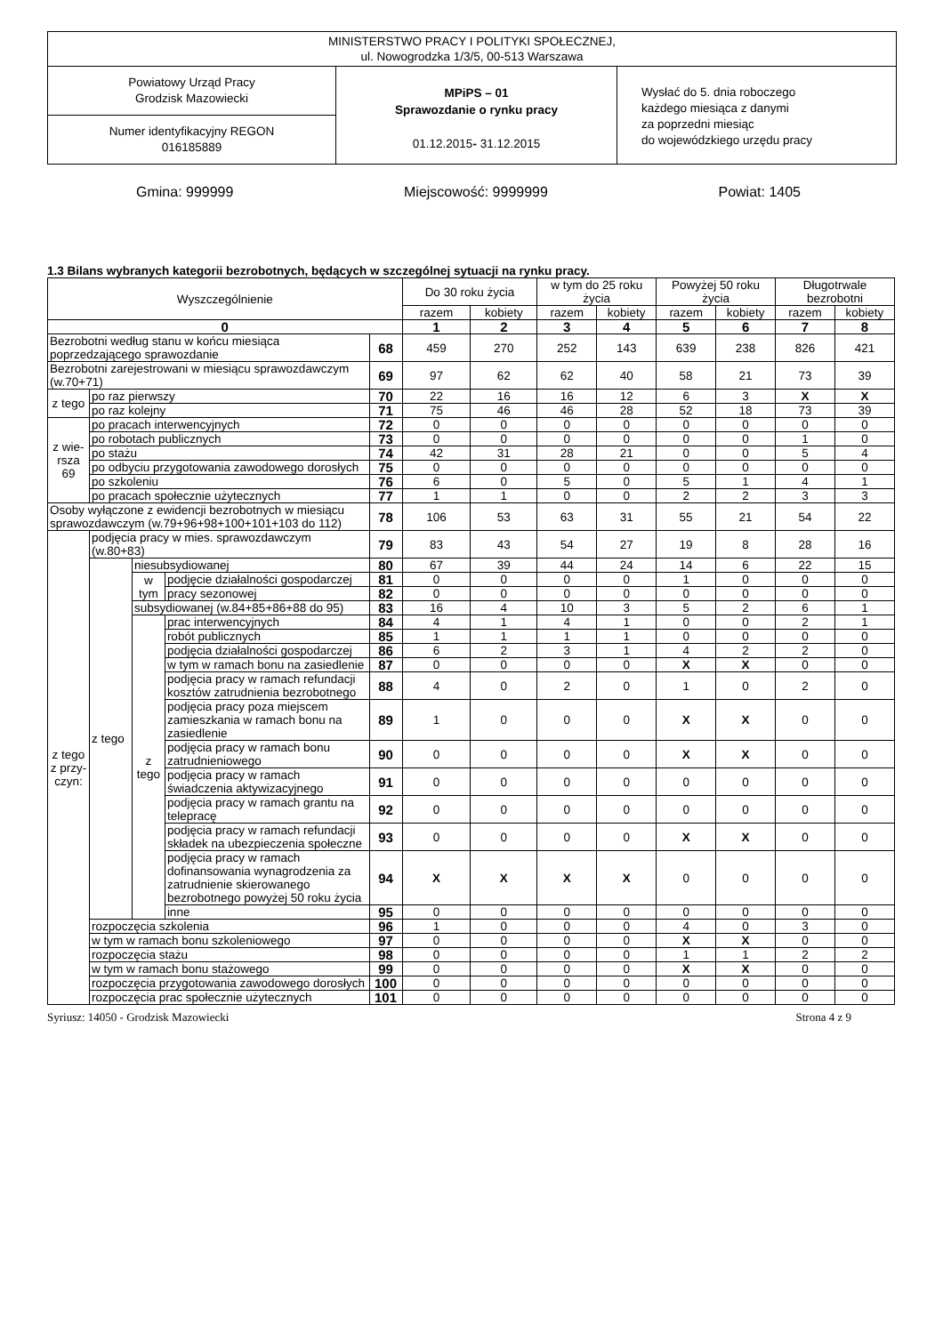MINISTERSTWO PRACY I POLITYKI SPOŁECZNEJ,
ul. Nowogrodzka 1/3/5, 00-513 Warszawa
Powiatowy Urząd Pracy
Grodzisk Mazowiecki
Numer identyfikacyjny REGON
016185889
MPiPS – 01
Sprawozdanie o rynku pracy
01.12.2015- 31.12.2015
Wysłać do 5. dnia roboczego
każdego miesiąca z danymi
za poprzedni miesiąc
do wojewódzkiego urzędu pracy
Gmina: 999999 Miejscowość: 9999999 Powiat: 1405
1.3 Bilans wybranych kategorii bezrobotnych, będących w szczególnej sytuacji na rynku pracy.
| Wyszczególnienie | | | | | Do 30 roku życia | | w tym do 25 roku życia | | Powyżej 50 roku życia | | Długotrwale bezrobotni | |
| --- | --- | --- | --- | --- | --- | --- | --- | --- | --- | --- | --- | --- |
| | | | | | razem | kobiety | razem | kobiety | razem | kobiety | razem | kobiety |
| 0 | | | | | 1 | 2 | 3 | 4 | 5 | 6 | 7 | 8 |
| Bezrobotni według stanu w końcu miesiąca poprzedzającego sprawozdanie | | | | 68 | 459 | 270 | 252 | 143 | 639 | 238 | 826 | 421 |
| Bezrobotni zarejestrowani w miesiącu sprawozdawczym (w.70+71) | | | | 69 | 97 | 62 | 62 | 40 | 58 | 21 | 73 | 39 |
| z tego | po raz pierwszy | | | 70 | 22 | 16 | 16 | 12 | 6 | 3 | X | X |
| | po raz kolejny | | | 71 | 75 | 46 | 46 | 28 | 52 | 18 | 73 | 39 |
| z wie-rsza 69 | po pracach interwencyjnych | | | 72 | 0 | 0 | 0 | 0 | 0 | 0 | 0 | 0 |
| | po robotach publicznych | | | 73 | 0 | 0 | 0 | 0 | 0 | 0 | 1 | 0 |
| | po stażu | | | 74 | 42 | 31 | 28 | 21 | 0 | 0 | 5 | 4 |
| | po odbyciu przygotowania zawodowego dorosłych | | | 75 | 0 | 0 | 0 | 0 | 0 | 0 | 0 | 0 |
| | po szkoleniu | | | 76 | 6 | 0 | 5 | 0 | 5 | 1 | 4 | 1 |
| | po pracach społecznie użytecznych | | | 77 | 1 | 1 | 0 | 0 | 2 | 2 | 3 | 3 |
| Osoby wyłączone z ewidencji bezrobotnych w miesiącu sprawozdawczym (w.79+96+98+100+101+103 do 112) | | | | 78 | 106 | 53 | 63 | 31 | 55 | 21 | 54 | 22 |
| z tego z przy-czyn: | podjęcia pracy w mies. sprawozdawczym (w.80+83) | | | 79 | 83 | 43 | 54 | 27 | 19 | 8 | 28 | 16 |
| | z tego | niesubsydiowanej | | 80 | 67 | 39 | 44 | 24 | 14 | 6 | 22 | 15 |
| | | w tym | podjęcie działalności gospodarczej | 81 | 0 | 0 | 0 | 0 | 1 | 0 | 0 | 0 |
| | | | pracy sezonowej | 82 | 0 | 0 | 0 | 0 | 0 | 0 | 0 | 0 |
| | | subsydiowanej (w.84+85+86+88 do 95) | | 83 | 16 | 4 | 10 | 3 | 5 | 2 | 6 | 1 |
| | | z tego | prac interwencyjnych | 84 | 4 | 1 | 4 | 1 | 0 | 0 | 2 | 1 |
| | | | robót publicznych | 85 | 1 | 1 | 1 | 1 | 0 | 0 | 0 | 0 |
| | | | podjęcia działalności gospodarczej | 86 | 6 | 2 | 3 | 1 | 4 | 2 | 2 | 0 |
| | | | w tym w ramach bonu na zasiedlenie | 87 | 0 | 0 | 0 | 0 | X | X | 0 | 0 |
| | | | podjęcia pracy w ramach refundacji kosztów zatrudnienia bezrobotnego | 88 | 4 | 0 | 2 | 0 | 1 | 0 | 2 | 0 |
| | | | podjęcia pracy poza miejscem zamieszkania w ramach bonu na zasiedlenie | 89 | 1 | 0 | 0 | 0 | X | X | 0 | 0 |
| | | | podjęcia pracy w ramach bonu zatrudnieniowego | 90 | 0 | 0 | 0 | 0 | X | X | 0 | 0 |
| | | | podjęcia pracy w ramach świadczenia aktywizacyjnego | 91 | 0 | 0 | 0 | 0 | 0 | 0 | 0 | 0 |
| | | | podjęcia pracy w ramach grantu na telepracę | 92 | 0 | 0 | 0 | 0 | 0 | 0 | 0 | 0 |
| | | | podjęcia pracy w ramach refundacji składek na ubezpieczenia społeczne | 93 | 0 | 0 | 0 | 0 | X | X | 0 | 0 |
| | | | podjęcia pracy w ramach dofinansowania wynagrodzenia za zatrudnienie skierowanego bezrobotnego powyżej 50 roku życia | 94 | X | X | X | X | 0 | 0 | 0 | 0 |
| | | | inne | 95 | 0 | 0 | 0 | 0 | 0 | 0 | 0 | 0 |
| | rozpoczęcia szkolenia | | | 96 | 1 | 0 | 0 | 0 | 4 | 0 | 3 | 0 |
| | w tym w ramach bonu szkoleniowego | | | 97 | 0 | 0 | 0 | 0 | X | X | 0 | 0 |
| | rozpoczęcia stażu | | | 98 | 0 | 0 | 0 | 0 | 1 | 1 | 2 | 2 |
| | w tym w ramach bonu stażowego | | | 99 | 0 | 0 | 0 | 0 | X | X | 0 | 0 |
| | rozpoczęcia przygotowania zawodowego dorosłych | | | 100 | 0 | 0 | 0 | 0 | 0 | 0 | 0 | 0 |
| | rozpoczęcia prac społecznie użytecznych | | | 101 | 0 | 0 | 0 | 0 | 0 | 0 | 0 | 0 |
Syriusz: 14050 - Grodzisk Mazowiecki Strona 4 z 9